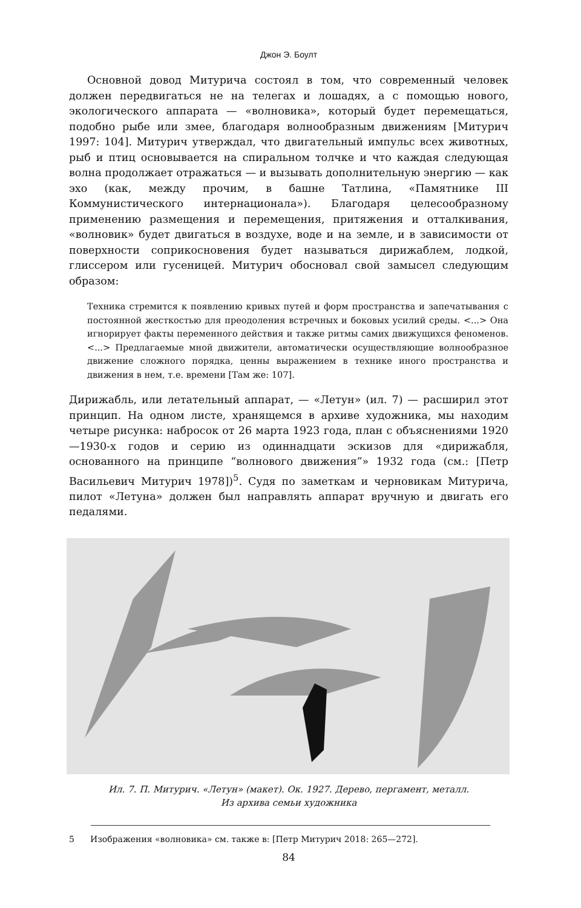Джон Э. Боулт
Основной довод Митурича состоял в том, что современный человек должен передвигаться не на телегах и лошадях, а с помощью нового, экологического аппарата — «волновика», который будет перемещаться, подобно рыбе или змее, благодаря волнообразным движениям [Митурич 1997: 104]. Митурич утверждал, что двигательный импульс всех животных, рыб и птиц основывается на спиральном толчке и что каждая следующая волна продолжает отражаться — и вызывать дополнительную энергию — как эхо (как, между прочим, в башне Татлина, «Памятнике III Коммунистического интернационала»). Благодаря целесообразному применению размещения и перемещения, притяжения и отталкивания, «волновик» будет двигаться в воздухе, воде и на земле, и в зависимости от поверхности соприкосновения будет называться дирижаблем, лодкой, глиссером или гусеницей. Митурич обосновал свой замысел следующим образом:
Техника стремится к появлению кривых путей и форм пространства и запечатывания с постоянной жесткостью для преодоления встречных и боковых усилий среды. <...> Она игнорирует факты переменного действия и также ритмы самих движущихся феноменов. <...> Предлагаемые мной движители, автоматически осуществляющие волнообразное движение сложного порядка, ценны выражением в технике иного пространства и движения в нем, т.е. времени [Там же: 107].
Дирижабль, или летательный аппарат, — «Летун» (ил. 7) — расширил этот принцип. На одном листе, хранящемся в архиве художника, мы находим четыре рисунка: набросок от 26 марта 1923 года, план с объяснениями 1920—1930-х годов и серию из одиннадцати эскизов для «дирижабля, основанного на принципе “волнового движения”» 1932 года (см.: [Петр Васильевич Митурич 1978])<sup>5</sup>. Судя по заметкам и черновикам Митурича, пилот «Летуна» должен был направлять аппарат вручную и двигать его педалями.
Ил. 7. П. Митурич. «Летун» (макет). Ок. 1927. Дерево, пергамент, металл.
Из архива семьи художника
5 Изображения «волновика» см. также в: [Петр Митурич 2018: 265—272].
84